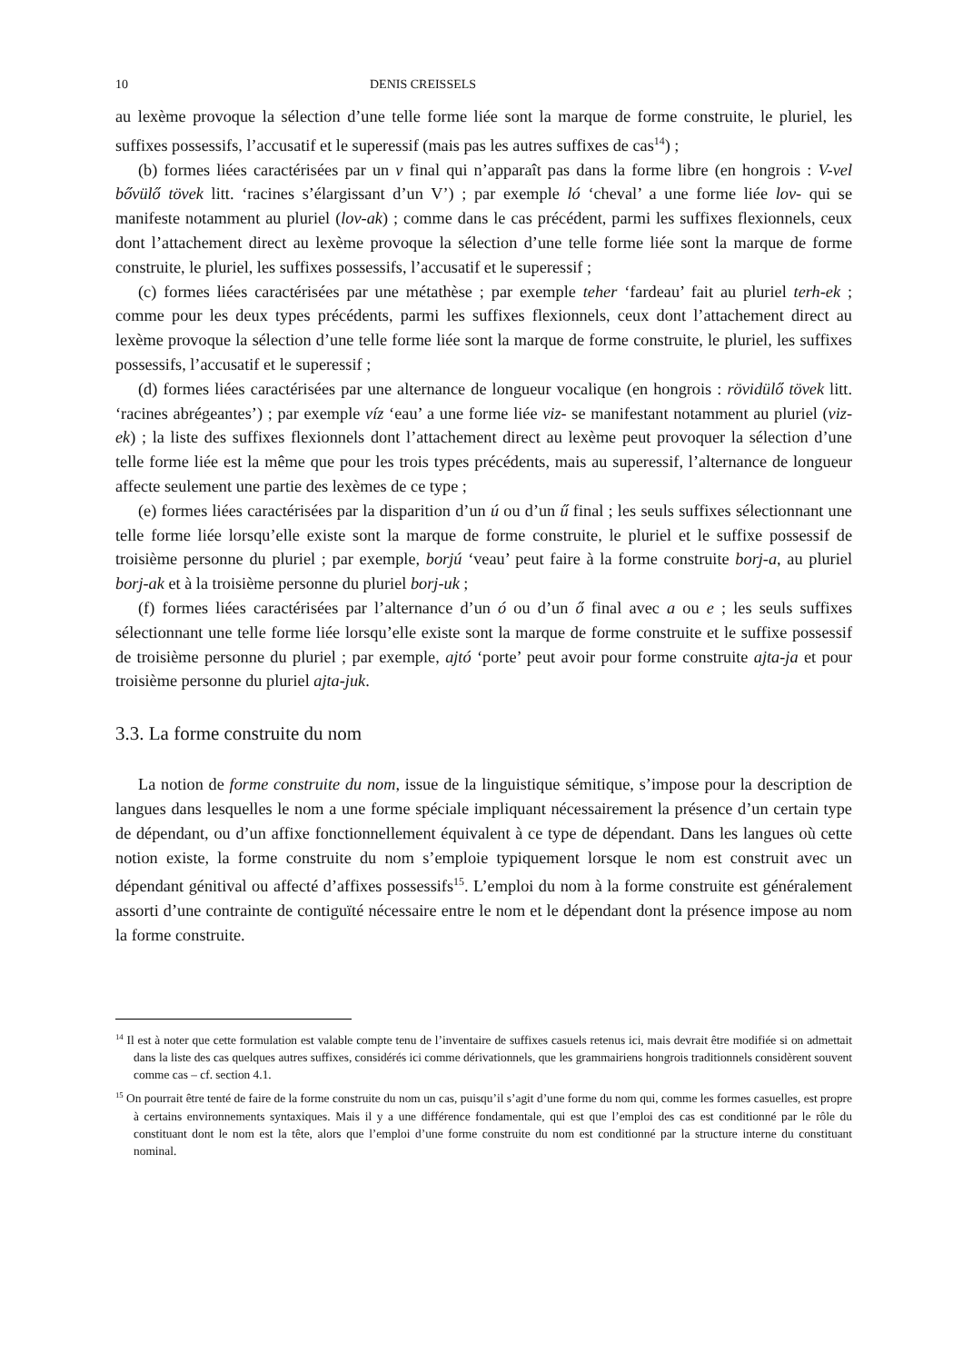10 DENIS CREISSELS
au lexème provoque la sélection d’une telle forme liée sont la marque de forme construite, le pluriel, les suffixes possessifs, l’accusatif et le superessif (mais pas les autres suffixes de cas<sup>14</sup>) ;
(b) formes liées caractérisées par un v final qui n’apparaît pas dans la forme libre (en hongrois : V-vel bővülő tövek litt. ‘racines s’élargissant d’un V’) ; par exemple ló ‘cheval’ a une forme liée lov- qui se manifeste notamment au pluriel (lov-ak) ; comme dans le cas précédent, parmi les suffixes flexionnels, ceux dont l’attachement direct au lexème provoque la sélection d’une telle forme liée sont la marque de forme construite, le pluriel, les suffixes possessifs, l’accusatif et le superessif ;
(c) formes liées caractérisées par une métathèse ; par exemple teher ‘fardeau’ fait au pluriel terh-ek ; comme pour les deux types précédents, parmi les suffixes flexionnels, ceux dont l’attachement direct au lexème provoque la sélection d’une telle forme liée sont la marque de forme construite, le pluriel, les suffixes possessifs, l’accusatif et le superessif ;
(d) formes liées caractérisées par une alternance de longueur vocalique (en hongrois : rövidülő tövek litt. ‘racines abrégeantes’) ; par exemple víz ‘eau’ a une forme liée viz- se manifestant notamment au pluriel (viz-ek) ; la liste des suffixes flexionnels dont l’attachement direct au lexème peut provoquer la sélection d’une telle forme liée est la même que pour les trois types précédents, mais au superessif, l’alternance de longueur affecte seulement une partie des lexèmes de ce type ;
(e) formes liées caractérisées par la disparition d’un ú ou d’un ű final ; les seuls suffixes sélectionnant une telle forme liée lorsqu’elle existe sont la marque de forme construite, le pluriel et le suffixe possessif de troisième personne du pluriel ; par exemple, borjú ‘veau’ peut faire à la forme construite borj-a, au pluriel borj-ak et à la troisième personne du pluriel borj-uk ;
(f) formes liées caractérisées par l’alternance d’un ó ou d’un ő final avec a ou e ; les seuls suffixes sélectionnant une telle forme liée lorsqu’elle existe sont la marque de forme construite et le suffixe possessif de troisième personne du pluriel ; par exemple, ajtó ‘porte’ peut avoir pour forme construite ajta-ja et pour troisième personne du pluriel ajta-juk.
3.3. La forme construite du nom
La notion de forme construite du nom, issue de la linguistique sémitique, s’impose pour la description de langues dans lesquelles le nom a une forme spéciale impliquant nécessairement la présence d’un certain type de dépendant, ou d’un affixe fonctionnellement équivalent à ce type de dépendant. Dans les langues où cette notion existe, la forme construite du nom s’emploie typiquement lorsque le nom est construit avec un dépendant génitival ou affecté d’affixes possessifs<sup>15</sup>. L’emploi du nom à la forme construite est généralement assorti d’une contrainte de contiguïté nécessaire entre le nom et le dépendant dont la présence impose au nom la forme construite.
<sup>14</sup> Il est à noter que cette formulation est valable compte tenu de l’inventaire de suffixes casuels retenus ici, mais devrait être modifiée si on admettait dans la liste des cas quelques autres suffixes, considérés ici comme dérivationnels, que les grammairiens hongrois traditionnels considèrent souvent comme cas – cf. section 4.1.
<sup>15</sup> On pourrait être tenté de faire de la forme construite du nom un cas, puisqu’il s’agit d’une forme du nom qui, comme les formes casuelles, est propre à certains environnements syntaxiques. Mais il y a une différence fondamentale, qui est que l’emploi des cas est conditionné par le rôle du constituant dont le nom est la tête, alors que l’emploi d’une forme construite du nom est conditionné par la structure interne du constituant nominal.